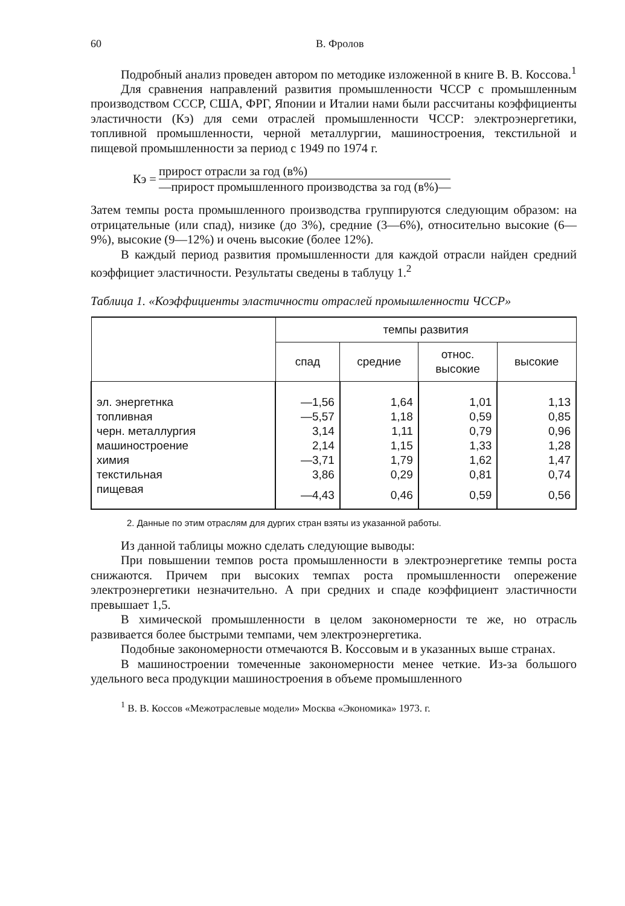60 В. Фролов
Подробный анализ проведен автором по методике изложенной в книге В. В. Коссова.<sup>1</sup>
Для сравнения направлений развития промышленности ЧССР с промышленным производством СССР, США, ФРГ, Японии и Италии нами были рассчитаны коэффициенты эластичности (Кэ) для семи отраслей промышленности ЧССР: электроэнергетики, топливной промышленности, черной металлургии, машиностроения, текстильной и пищевой промышленности за период с 1949 по 1974 г.
Кэ =
прирост отрасли за год (в%)
—прирост промышленного производства за год (в%)—
Затем темпы роста промышленного производства группируются следующим образом: на отрицательные (или спад), низике (до 3%), средние (3—6%), относительно высокие (6—9%), высокие (9—12%) и очень высокие (более 12%).
В каждый период развития промышленности для каждой отрасли найден средний коэффициет эластичности. Результаты сведены в таблуцу 1.<sup>2</sup>
Таблица 1. «Коэффициенты эластичности отраслей промышленности ЧССР»
| | темпы развития | | | |
| --- | --- | --- | --- | --- |
| | спад | средние | относ. высокие | высокие |
| эл. энергетнка | —1,56 | 1,64 | 1,01 | 1,13 |
| топливная | —5,57 | 1,18 | 0,59 | 0,85 |
| черн. металлургия | 3,14 | 1,11 | 0,79 | 0,96 |
| машиностроение | 2,14 | 1,15 | 1,33 | 1,28 |
| химия | —3,71 | 1,79 | 1,62 | 1,47 |
| текстильная | 3,86 | 0,29 | 0,81 | 0,74 |
| пищевая | —4,43 | 0,46 | 0,59 | 0,56 |
2. Данные по этим отраслям для дургих стран взяты из указанной работы.
Из данной таблицы можно сделать следующие выводы:
При повышении темпов роста промышленности в электроэнергетике темпы роста снижаются. Причем при высоких темпах роста промышленности опережение электроэнергетики незначительно. А при средних и спаде коэффициент эластичности превышает 1,5.
В химической промышленности в целом закономерности те же, но отрасль развивается более быстрыми темпами, чем электроэнергетика.
Подобные закономерности отмечаются В. Коссовым и в указанных выше странах.
В машиностроении томеченные закономерности менее четкие. Из-за большого удельного веса продукции машиностроения в объеме промышленного
<sup>1</sup> В. В. Коссов «Межотраслевые модели» Москва «Экономика» 1973. г.